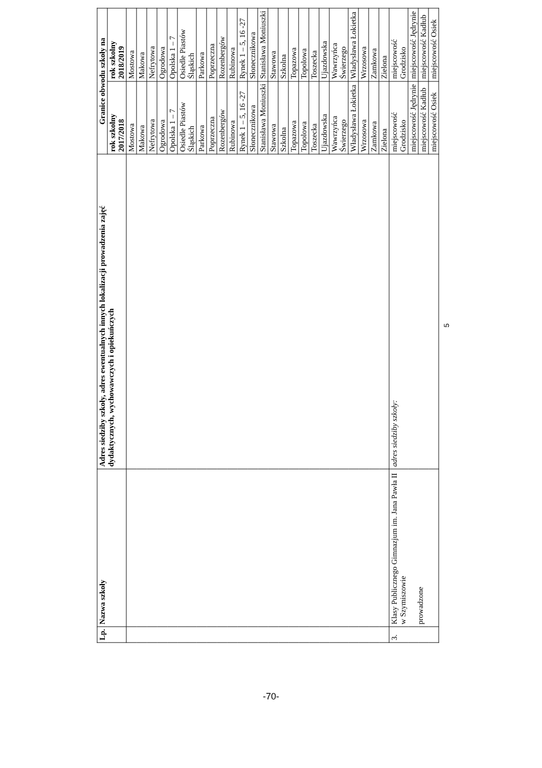| Lp. | Nazwa szkoły | Adres siedziby szkoły, adres ewentualnych innych lokalizacji prowadzenia zajęć dydaktycznych, wychowawczych i opiekuńczych | Granice obwodu szkoły na | |
| --- | --- | --- | --- | --- |
| | | | rok szkolny 2017/2018 | rok szkolny 2018/2019 |
| | | | Mostowa | Mostowa |
| | | | Makowa | Makowa |
| | | | Nefrytowa | Nefrytowa |
| | | | Ogrodowa | Ogrodowa |
| | | | Opolska 1 – 7 | Opolska 1 – 7 |
| | | | Osiedle Piastów Śląskich | Osiedle Piastów Śląskich |
| | | | Parkowa | Parkowa |
| | | | Poprzeczna | Poprzeczna |
| | | | Rozenbergów | Rozenbergów |
| | | | Rubinowa | Rubinowa |
| | | | Rynek 1 – 5, 16 -27 | Rynek 1 – 5, 16 -27 |
| | | | Słonecznikowa | Słonecznikowa |
| | | | Stanisława Moniuszki | Stanisława Moniuszki |
| | | | Stawowa | Stawowa |
| | | | Szkolna | Szkolna |
| | | | Topazowa | Topazowa |
| | | | Topolowa | Topolowa |
| | | | Toszecka | Toszecka |
| | | | Ujazdowska | Ujazdowska |
| | | | Wawrzyńca Świerzego | Wawrzyńca Świerzego |
| | | | Władysława Łokietka | Władysława Łokietka |
| | | | Wrzosowa | Wrzosowa |
| | | | Zamkowa | Zamkowa |
| | | | Zielona | Zielona |
| 3. | Klasy Publicznego Gimnazjum im. Jana Pawła II w Szymiszowie prowadzone | adres siedziby szkoły: | miejscowość Grodzisko | miejscowość Grodzisko |
| | | | miejscowość Jędrynie | miejscowość Jędrynie |
| | | | miejscowość Kadłub | miejscowość Kadłub |
| | | | miejscowość Osiek | miejscowość Osiek |
5
-70-